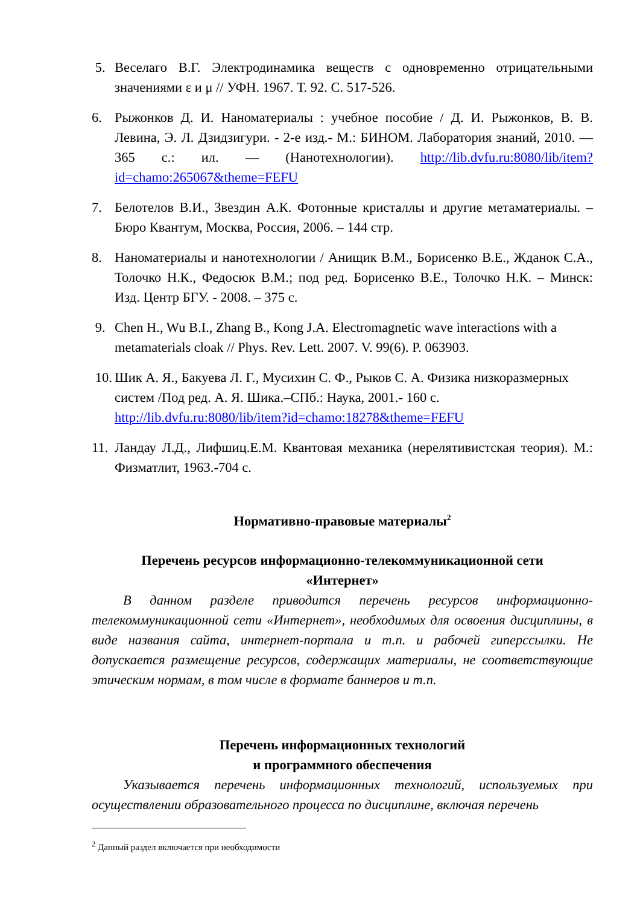5. Веселаго В.Г. Электродинамика веществ с одновременно отрицательными значениями ε и μ // УФН. 1967. Т. 92. С. 517-526.
6. Рыжонков Д. И. Наноматериалы : учебное пособие / Д. И. Рыжонков, В. В. Левина, Э. Л. Дзидзигури. - 2-е изд.- М.: БИНОМ. Лаборатория знаний, 2010. — 365 с.: ил. — (Нанотехнологии). http://lib.dvfu.ru:8080/lib/item?id=chamo:265067&theme=FEFU
7. Белотелов В.И., Звездин А.К. Фотонные кристаллы и другие метаматериалы. – Бюро Квантум, Москва, Россия, 2006. – 144 стр.
8. Наноматериалы и нанотехнологии / Анищик В.М., Борисенко В.Е., Жданок С.А., Толочко Н.К., Федосюк В.М.; под ред. Борисенко В.Е., Толочко Н.К. – Минск: Изд. Центр БГУ. - 2008. – 375 с.
9. Chen H., Wu B.I., Zhang B., Kong J.A. Electromagnetic wave interactions with a metamaterials cloak // Phys. Rev. Lett. 2007. V. 99(6). P. 063903.
10.
Шик А. Я., Бакуева Л. Г., Мусихин С. Ф., Рыков С. А. Физика низкоразмерных систем /Под ред. А. Я. Шика.–СПб.: Наука, 2001.- 160 с. http://lib.dvfu.ru:8080/lib/item?id=chamo:18278&theme=FEFU
11.
Ландау Л.Д., Лифшиц.Е.М. Квантовая механика (нерелятивистская теория). М.: Физматлит, 1963.-704 с.
Нормативно-правовые материалы<sup>2</sup>
Перечень ресурсов информационно-телекоммуникационной сети
«Интернет»
В данном разделе приводится перечень ресурсов информационно-телекоммуникационной сети «Интернет», необходимых для освоения дисциплины, в виде названия сайта, интернет-портала и т.п. и рабочей гиперссылки. Не допускается размещение ресурсов, содержащих материалы, не соответствующие этическим нормам, в том числе в формате баннеров и т.п.
Перечень информационных технологий
и программного обеспечения
Указывается перечень информационных технологий, используемых при осуществлении образовательного процесса по дисциплине, включая перечень
<sup>2</sup> Данный раздел включается при необходимости